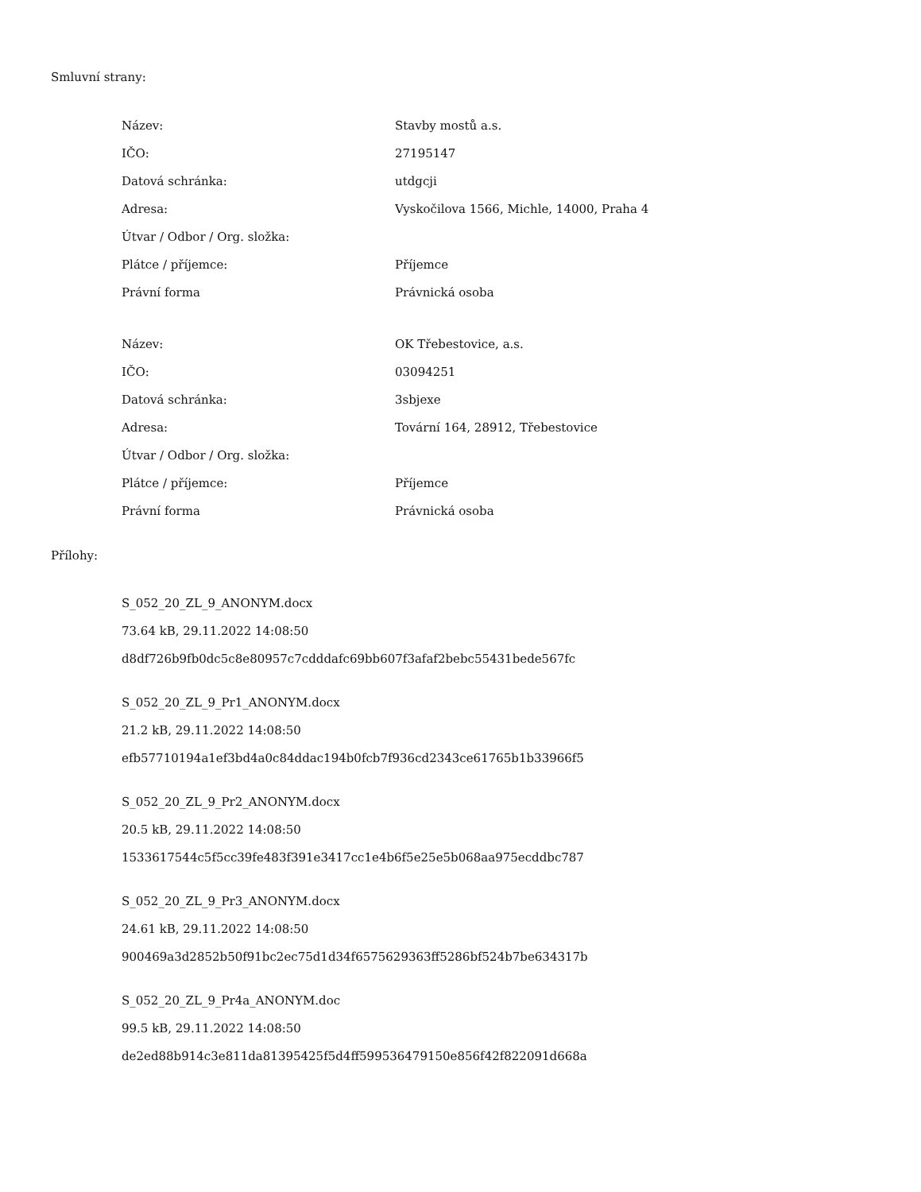Smluvní strany:
| Název: | Stavby mostů a.s. |
| IČO: | 27195147 |
| Datová schránka: | utdgcji |
| Adresa: | Vyskočilova 1566, Michle, 14000, Praha 4 |
| Útvar / Odbor / Org. složka: | |
| Plátce / příjemce: | Příjemce |
| Právní forma | Právnická osoba |
| Název: | OK Třebestovice, a.s. |
| IČO: | 03094251 |
| Datová schránka: | 3sbjexe |
| Adresa: | Tovární 164, 28912, Třebestovice |
| Útvar / Odbor / Org. složka: | |
| Plátce / příjemce: | Příjemce |
| Právní forma | Právnická osoba |
Přílohy:
S_052_20_ZL_9_ANONYM.docx
73.64 kB, 29.11.2022 14:08:50
d8df726b9fb0dc5c8e80957c7cdddafc69bb607f3afaf2bebc55431bede567fc
S_052_20_ZL_9_Pr1_ANONYM.docx
21.2 kB, 29.11.2022 14:08:50
efb57710194a1ef3bd4a0c84ddac194b0fcb7f936cd2343ce61765b1b33966f5
S_052_20_ZL_9_Pr2_ANONYM.docx
20.5 kB, 29.11.2022 14:08:50
1533617544c5f5cc39fe483f391e3417cc1e4b6f5e25e5b068aa975ecddbc787
S_052_20_ZL_9_Pr3_ANONYM.docx
24.61 kB, 29.11.2022 14:08:50
900469a3d2852b50f91bc2ec75d1d34f6575629363ff5286bf524b7be634317b
S_052_20_ZL_9_Pr4a_ANONYM.doc
99.5 kB, 29.11.2022 14:08:50
de2ed88b914c3e811da81395425f5d4ff599536479150e856f42f822091d668a